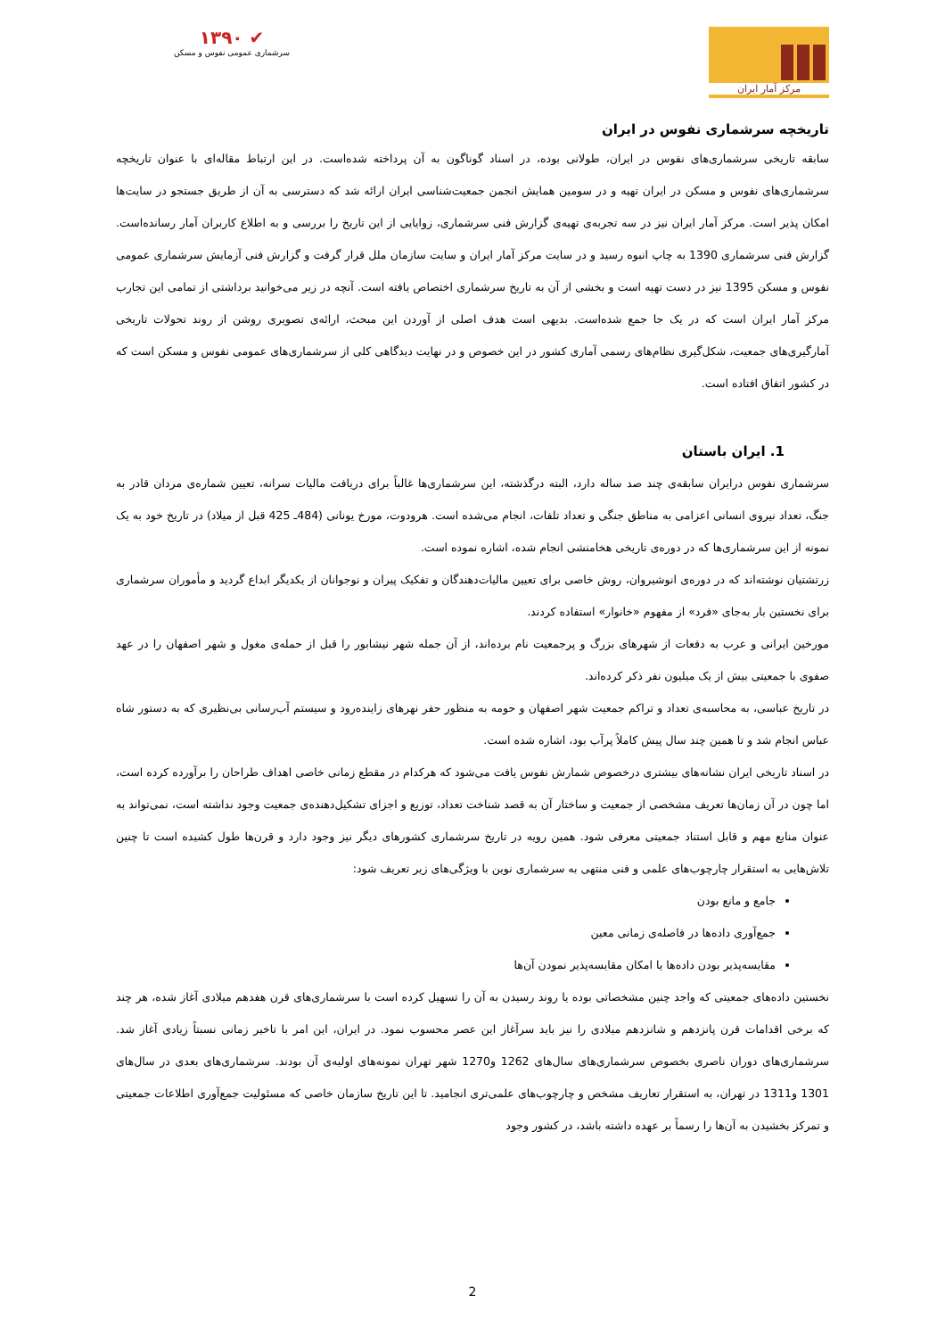مرکز آمار ایران ✔ ۱۳۹۰
سرشماری عمومی نفوس و مسکن
تاریخچه سرشماری نفوس در ایران
سابقه تاریخی سرشماری‌های نفوس در ایران، طولانی بوده، در اسناد گوناگون به آن پرداخته شده‌است. در این ارتباط مقاله‌ای با عنوان تاریخچه سرشماری‌های نفوس و مسکن در ایران تهیه و در سومین همایش انجمن جمعیت‌شناسی ایران ارائه شد که دسترسی به آن از طریق جستجو در سایت‌ها امکان پذیر است. مرکز آمار ایران نیز در سه تجربه‌ی تهیه‌ی گزارش فنی سرشماری، زوایایی از این تاریخ را بررسی و به اطلاع کاربران آمار رسانده‌است. گزارش فنی سرشماری 1390 به چاپ انبوه رسید و در سایت مرکز آمار ایران و سایت سازمان ملل قرار گرفت و گزارش فنی آزمایش سرشماری عمومی نفوس و مسکن 1395 نیز در دست تهیه است و بخشی از آن به تاریخ سرشماری اختصاص یافته است. آنچه در زیر می‌خوانید برداشتی از تمامی این تجارب مرکز آمار ایران است که در یک جا جمع شده‌است. بدیهی است هدف اصلی از آوردن این مبحث، ارائه‌ی تصویری روشن از روند تحولات تاریخی آمارگیری‌های جمعیت، شکل‌گیری نظام‌های رسمی آماری کشور در این خصوص و در نهایت دیدگاهی کلی از سرشماری‌های عمومی نفوس و مسکن است که در کشور اتفاق افتاده است.
1. ایران باستان
سرشماری نفوس درایران سابقه‌ی چند صد ساله دارد، البته درگذشته، این سرشماری‌ها غالباً برای دریافت مالیات سرانه، تعیین شماره‌ی مردان قادر به جنگ، تعداد نیروی انسانی اعزامی به مناطق جنگی و تعداد تلفات، انجام می‌شده است. هرودوت، مورخ یونانی (484ـ 425 قبل از میلاد) در تاریخ خود به یک نمونه از این سرشماری‌ها که در دوره‌ی تاریخی هخامنشی انجام شده، اشاره نموده است.
زرتشتیان نوشته‌اند که در دوره‌ی انوشیروان، روش خاصی برای تعیین مالیات‌دهندگان و تفکیک پیران و نوجوانان از یکدیگر ابداع گردید و مأموران سرشماری برای نخستین بار به‌جای «فرد» از مفهوم «خانوار» استفاده کردند.
مورخین ایرانی و عرب به دفعات از شهرهای بزرگ و پرجمعیت نام برده‌اند، از آن جمله شهر نیشابور را قبل از حمله‌ی مغول و شهر اصفهان را در عهد صفوی با جمعیتی بیش از یک میلیون نفر ذکر کرده‌اند.
در تاریخ عباسی، به محاسبه‌ی تعداد و تراکم جمعیت شهر اصفهان و حومه به منظور حفر نهرهای زاینده‌رود و سیستم آب‌رسانی بی‌نظیری که به دستور شاه عباس انجام شد و تا همین چند سال پیش کاملاً پرآب بود، اشاره شده است.
در اسناد تاریخی ایران نشانه‌های بیشتری درخصوص شمارش نفوس یافت می‌شود که هرکدام در مقطع زمانی خاصی اهداف طراحان را برآورده کرده است، اما چون در آن زمان‌ها تعریف مشخصی از جمعیت و ساختار آن به قصد شناخت تعداد، توزیع و اجزای تشکیل‌دهنده‌ی جمعیت وجود نداشته است، نمی‌تواند به عنوان منابع مهم و قابل استناد جمعیتی معرفی شود. همین رویه در تاریخ سرشماری کشورهای دیگر نیز وجود دارد و قرن‌ها طول کشیده است تا چنین تلاش‌هایی به استقرار چارچوب‌های علمی و فنی منتهی به سرشماری نوین با ویژگی‌های زیر تعریف شود:
جامع و مانع بودن
جمع‌آوری داده‌ها در فاصله‌ی زمانی معین
مقایسه‌پذیر بودن داده‌ها یا امکان مقایسه‌پذیر نمودن آن‌ها
نخستین داده‌های جمعیتی که واجد چنین مشخصاتی بوده یا روند رسیدن به آن را تسهیل کرده است با سرشماری‌های قرن هفدهم میلادی آغاز شده، هر چند که برخی اقدامات قرن پانزدهم و شانزدهم میلادی را نیز باید سرآغاز این عصر محسوب نمود. در ایران، این امر با تاخیر زمانی نسبتاً زیادی آغاز شد. سرشماری‌های دوران ناصری بخصوص سرشماری‌های سال‌های 1262 و1270 شهر تهران نمونه‌های اولیه‌ی آن بودند. سرشماری‌های بعدی در سال‌های 1301 و1311 در تهران، به استقرار تعاریف مشخص و چارچوب‌های علمی‌تری انجامید. تا این تاریخ سازمان خاصی که مسئولیت جمع‌آوری اطلاعات جمعیتی و تمرکز بخشیدن به آن‌ها را رسماً بر عهده داشته باشد، در کشور وجود
2